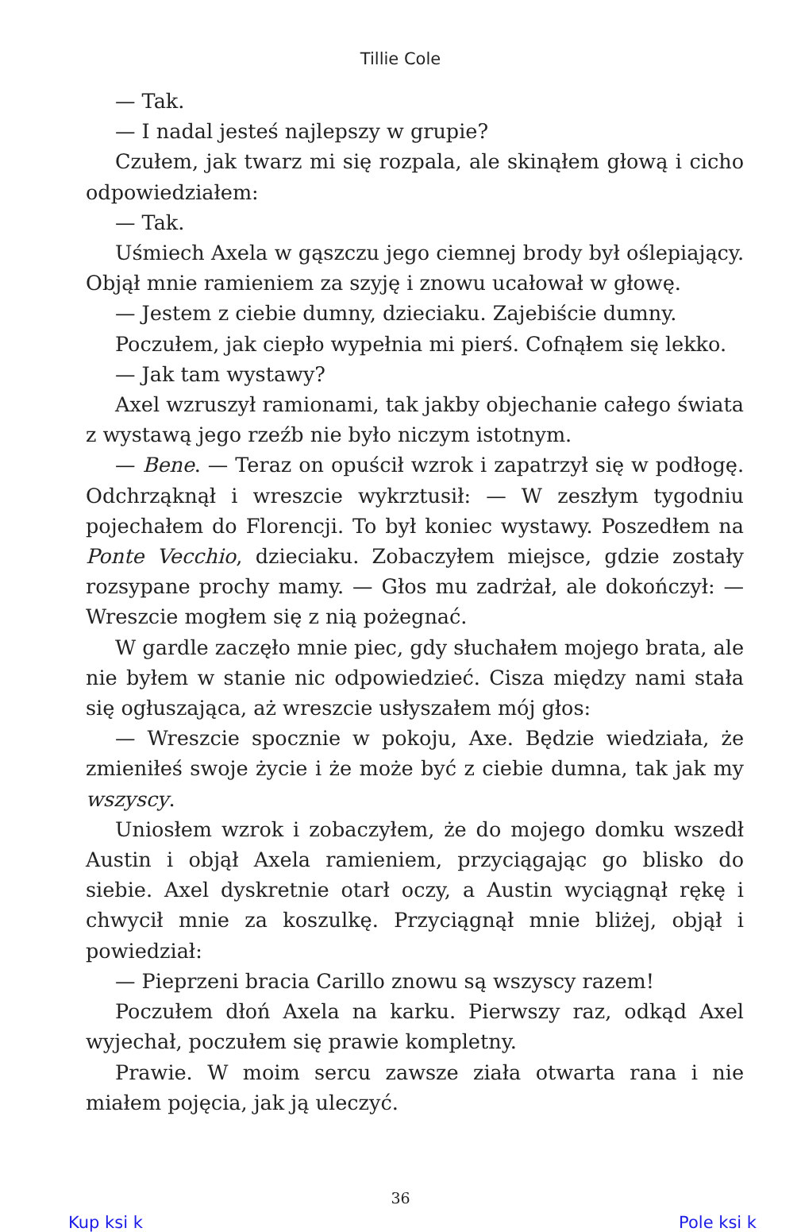Tillie Cole
— Tak.
— I nadal jesteś najlepszy w grupie?
Czułem, jak twarz mi się rozpala, ale skinąłem głową i cicho odpowiedziałem:
— Tak.
Uśmiech Axela w gąszczu jego ciemnej brody był oślepiający. Objął mnie ramieniem za szyję i znowu ucałował w głowę.
— Jestem z ciebie dumny, dzieciaku. Zajebiście dumny.
Poczułem, jak ciepło wypełnia mi pierś. Cofnąłem się lekko.
— Jak tam wystawy?
Axel wzruszył ramionami, tak jakby objechanie całego świata z wystawą jego rzeźb nie było niczym istotnym.
— Bene. — Teraz on opuścił wzrok i zapatrzył się w podłogę. Odchrząknął i wreszcie wykrztusił: — W zeszłym tygodniu pojechałem do Florencji. To był koniec wystawy. Poszedłem na Ponte Vecchio, dzieciaku. Zobaczyłem miejsce, gdzie zostały rozsypane prochy mamy. — Głos mu zadrżał, ale dokończył: — Wreszcie mogłem się z nią pożegnać.
W gardle zaczęło mnie piec, gdy słuchałem mojego brata, ale nie byłem w stanie nic odpowiedzieć. Cisza między nami stała się ogłuszająca, aż wreszcie usłyszałem mój głos:
— Wreszcie spocznie w pokoju, Axe. Będzie wiedziała, że zmieniłeś swoje życie i że może być z ciebie dumna, tak jak my wszyscy.
Uniosłem wzrok i zobaczyłem, że do mojego domku wszedł Austin i objął Axela ramieniem, przyciągając go blisko do siebie. Axel dyskretnie otarł oczy, a Austin wyciągnął rękę i chwycił mnie za koszulkę. Przyciągnął mnie bliżej, objął i powiedział:
— Pieprzeni bracia Carillo znowu są wszyscy razem!
Poczułem dłoń Axela na karku. Pierwszy raz, odkąd Axel wyjechał, poczułem się prawie kompletny.
Prawie. W moim sercu zawsze ziała otwarta rana i nie miałem pojęcia, jak ją uleczyć.
36
Kup ksi k Pole ksi k